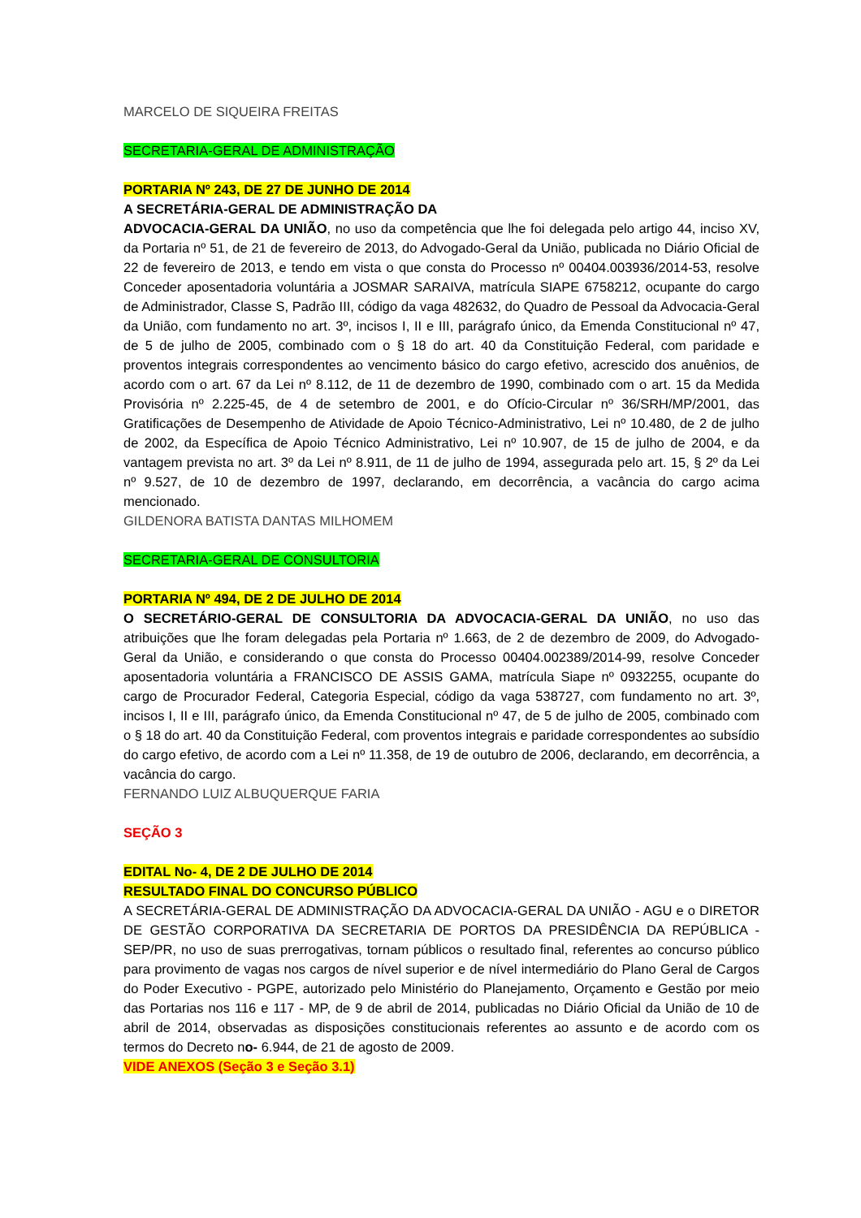MARCELO DE SIQUEIRA FREITAS
SECRETARIA-GERAL DE ADMINISTRAÇÃO
PORTARIA Nº 243, DE 27 DE JUNHO DE 2014
A SECRETÁRIA-GERAL DE ADMINISTRAÇÃO DA
ADVOCACIA-GERAL DA UNIÃO, no uso da competência que lhe foi delegada pelo artigo 44, inciso XV, da Portaria nº 51, de 21 de fevereiro de 2013, do Advogado-Geral da União, publicada no Diário Oficial de 22 de fevereiro de 2013, e tendo em vista o que consta do Processo nº 00404.003936/2014-53, resolve Conceder aposentadoria voluntária a JOSMAR SARAIVA, matrícula SIAPE 6758212, ocupante do cargo de Administrador, Classe S, Padrão III, código da vaga 482632, do Quadro de Pessoal da Advocacia-Geral da União, com fundamento no art. 3º, incisos I, II e III, parágrafo único, da Emenda Constitucional nº 47, de 5 de julho de 2005, combinado com o § 18 do art. 40 da Constituição Federal, com paridade e proventos integrais correspondentes ao vencimento básico do cargo efetivo, acrescido dos anuênios, de acordo com o art. 67 da Lei nº 8.112, de 11 de dezembro de 1990, combinado com o art. 15 da Medida Provisória nº 2.225-45, de 4 de setembro de 2001, e do Ofício-Circular nº 36/SRH/MP/2001, das Gratificações de Desempenho de Atividade de Apoio Técnico-Administrativo, Lei nº 10.480, de 2 de julho de 2002, da Específica de Apoio Técnico Administrativo, Lei nº 10.907, de 15 de julho de 2004, e da vantagem prevista no art. 3º da Lei nº 8.911, de 11 de julho de 1994, assegurada pelo art. 15, § 2º da Lei nº 9.527, de 10 de dezembro de 1997, declarando, em decorrência, a vacância do cargo acima mencionado.
GILDENORA BATISTA DANTAS MILHOMEM
SECRETARIA-GERAL DE CONSULTORIA
PORTARIA Nº 494, DE 2 DE JULHO DE 2014
O SECRETÁRIO-GERAL DE CONSULTORIA DA ADVOCACIA-GERAL DA UNIÃO, no uso das atribuições que lhe foram delegadas pela Portaria nº 1.663, de 2 de dezembro de 2009, do Advogado-Geral da União, e considerando o que consta do Processo 00404.002389/2014-99, resolve Conceder aposentadoria voluntária a FRANCISCO DE ASSIS GAMA, matrícula Siape nº 0932255, ocupante do cargo de Procurador Federal, Categoria Especial, código da vaga 538727, com fundamento no art. 3º, incisos I, II e III, parágrafo único, da Emenda Constitucional nº 47, de 5 de julho de 2005, combinado com o § 18 do art. 40 da Constituição Federal, com proventos integrais e paridade correspondentes ao subsídio do cargo efetivo, de acordo com a Lei nº 11.358, de 19 de outubro de 2006, declarando, em decorrência, a vacância do cargo.
FERNANDO LUIZ ALBUQUERQUE FARIA
SEÇÃO 3
EDITAL No- 4, DE 2 DE JULHO DE 2014
RESULTADO FINAL DO CONCURSO PÚBLICO
A SECRETÁRIA-GERAL DE ADMINISTRAÇÃO DA ADVOCACIA-GERAL DA UNIÃO - AGU e o DIRETOR DE GESTÃO CORPORATIVA DA SECRETARIA DE PORTOS DA PRESIDÊNCIA DA REPÚBLICA - SEP/PR, no uso de suas prerrogativas, tornam públicos o resultado final, referentes ao concurso público para provimento de vagas nos cargos de nível superior e de nível intermediário do Plano Geral de Cargos do Poder Executivo - PGPE, autorizado pelo Ministério do Planejamento, Orçamento e Gestão por meio das Portarias nos 116 e 117 - MP, de 9 de abril de 2014, publicadas no Diário Oficial da União de 10 de abril de 2014, observadas as disposições constitucionais referentes ao assunto e de acordo com os termos do Decreto no- 6.944, de 21 de agosto de 2009.
VIDE ANEXOS (Seção 3 e Seção 3.1)